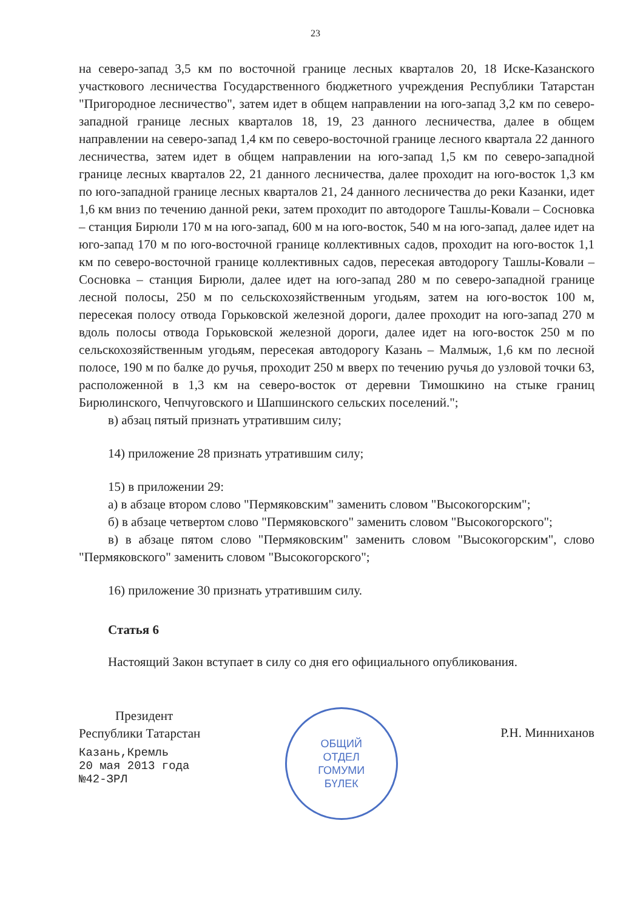23
на северо-запад 3,5 км по восточной границе лесных кварталов 20, 18 Иске-Казанского участкового лесничества Государственного бюджетного учреждения Республики Татарстан "Пригородное лесничество", затем идет в общем направлении на юго-запад 3,2 км по северо-западной границе лесных кварталов 18, 19, 23 данного лесничества, далее в общем направлении на северо-запад 1,4 км по северо-восточной границе лесного квартала 22 данного лесничества, затем идет в общем направлении на юго-запад 1,5 км по северо-западной границе лесных кварталов 22, 21 данного лесничества, далее проходит на юго-восток 1,3 км по юго-западной границе лесных кварталов 21, 24 данного лесничества до реки Казанки, идет 1,6 км вниз по течению данной реки, затем проходит по автодороге Ташлы-Ковали – Сосновка – станция Бирюли 170 м на юго-запад, 600 м на юго-восток, 540 м на юго-запад, далее идет на юго-запад 170 м по юго-восточной границе коллективных садов, проходит на юго-восток 1,1 км по северо-восточной границе коллективных садов, пересекая автодорогу Ташлы-Ковали – Сосновка – станция Бирюли, далее идет на юго-запад 280 м по северо-западной границе лесной полосы, 250 м по сельскохозяйственным угодьям, затем на юго-восток 100 м, пересекая полосу отвода Горьковской железной дороги, далее проходит на юго-запад 270 м вдоль полосы отвода Горьковской железной дороги, далее идет на юго-восток 250 м по сельскохозяйственным угодьям, пересекая автодорогу Казань – Малмыж, 1,6 км по лесной полосе, 190 м по балке до ручья, проходит 250 м вверх по течению ручья до узловой точки 63, расположенной в 1,3 км на северо-восток от деревни Тимошкино на стыке границ Бирюлинского, Чепчуговского и Шапшинского сельских поселений.";
в) абзац пятый признать утратившим силу;
14) приложение 28 признать утратившим силу;
15) в приложении 29:
а) в абзаце втором слово "Пермяковским" заменить словом "Высокогорским";
б) в абзаце четвертом слово "Пермяковского" заменить словом "Высокогорского";
в) в абзаце пятом слово "Пермяковским" заменить словом "Высокогорским", слово "Пермяковского" заменить словом "Высокогорского";
16) приложение 30 признать утратившим силу.
Статья 6
Настоящий Закон вступает в силу со дня его официального опубликования.
Президент
Республики Татарстан
Казань,Кремль
20 мая 2013 года
№42-ЗРЛ
ОБЩИЙ
ОТДЕЛ
ГОМУМИ
БҮЛЕК
Р.Н. Минниханов